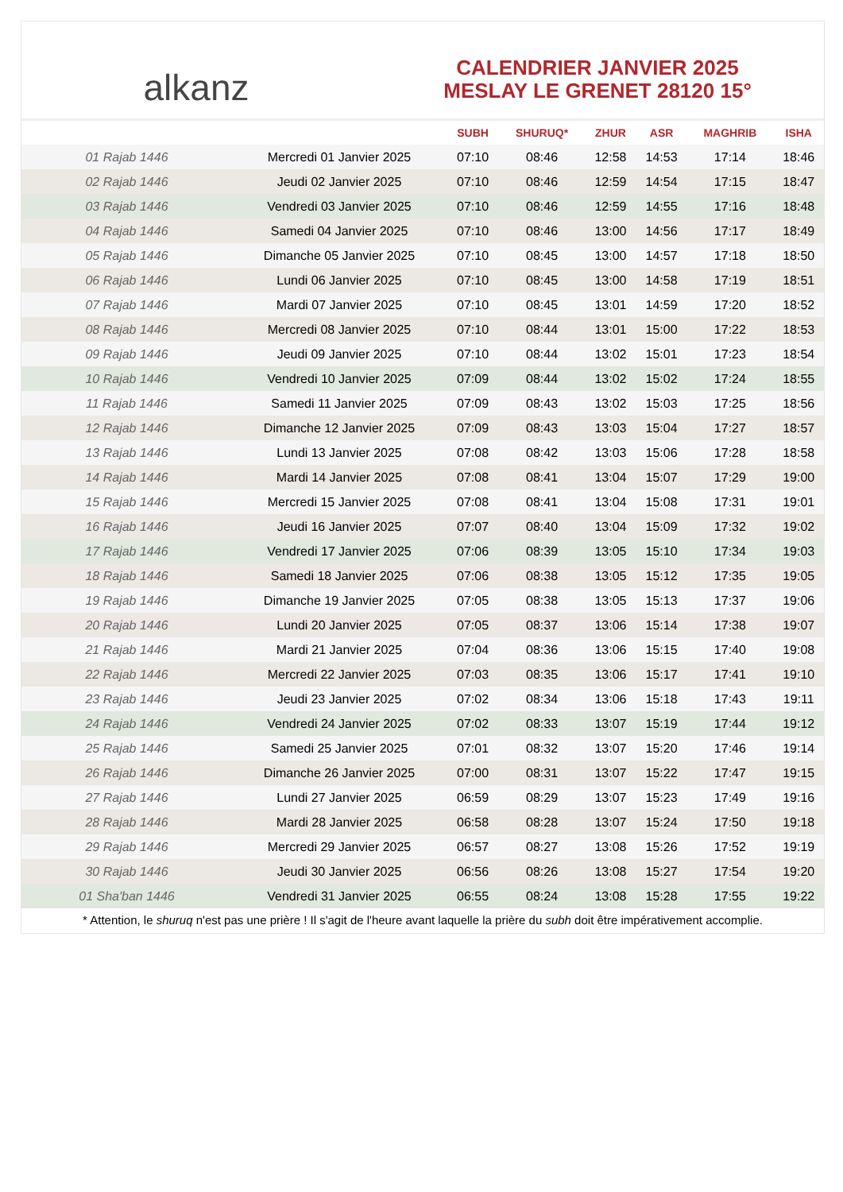alkanz
CALENDRIER JANVIER 2025
MESLAY LE GRENET 28120 15°
| | | SUBH | SHURUQ* | ZHUR | ASR | MAGHRIB | ISHA |
| --- | --- | --- | --- | --- | --- | --- | --- |
| 01 Rajab 1446 | Mercredi 01 Janvier 2025 | 07:10 | 08:46 | 12:58 | 14:53 | 17:14 | 18:46 |
| 02 Rajab 1446 | Jeudi 02 Janvier 2025 | 07:10 | 08:46 | 12:59 | 14:54 | 17:15 | 18:47 |
| 03 Rajab 1446 | Vendredi 03 Janvier 2025 | 07:10 | 08:46 | 12:59 | 14:55 | 17:16 | 18:48 |
| 04 Rajab 1446 | Samedi 04 Janvier 2025 | 07:10 | 08:46 | 13:00 | 14:56 | 17:17 | 18:49 |
| 05 Rajab 1446 | Dimanche 05 Janvier 2025 | 07:10 | 08:45 | 13:00 | 14:57 | 17:18 | 18:50 |
| 06 Rajab 1446 | Lundi 06 Janvier 2025 | 07:10 | 08:45 | 13:00 | 14:58 | 17:19 | 18:51 |
| 07 Rajab 1446 | Mardi 07 Janvier 2025 | 07:10 | 08:45 | 13:01 | 14:59 | 17:20 | 18:52 |
| 08 Rajab 1446 | Mercredi 08 Janvier 2025 | 07:10 | 08:44 | 13:01 | 15:00 | 17:22 | 18:53 |
| 09 Rajab 1446 | Jeudi 09 Janvier 2025 | 07:10 | 08:44 | 13:02 | 15:01 | 17:23 | 18:54 |
| 10 Rajab 1446 | Vendredi 10 Janvier 2025 | 07:09 | 08:44 | 13:02 | 15:02 | 17:24 | 18:55 |
| 11 Rajab 1446 | Samedi 11 Janvier 2025 | 07:09 | 08:43 | 13:02 | 15:03 | 17:25 | 18:56 |
| 12 Rajab 1446 | Dimanche 12 Janvier 2025 | 07:09 | 08:43 | 13:03 | 15:04 | 17:27 | 18:57 |
| 13 Rajab 1446 | Lundi 13 Janvier 2025 | 07:08 | 08:42 | 13:03 | 15:06 | 17:28 | 18:58 |
| 14 Rajab 1446 | Mardi 14 Janvier 2025 | 07:08 | 08:41 | 13:04 | 15:07 | 17:29 | 19:00 |
| 15 Rajab 1446 | Mercredi 15 Janvier 2025 | 07:08 | 08:41 | 13:04 | 15:08 | 17:31 | 19:01 |
| 16 Rajab 1446 | Jeudi 16 Janvier 2025 | 07:07 | 08:40 | 13:04 | 15:09 | 17:32 | 19:02 |
| 17 Rajab 1446 | Vendredi 17 Janvier 2025 | 07:06 | 08:39 | 13:05 | 15:10 | 17:34 | 19:03 |
| 18 Rajab 1446 | Samedi 18 Janvier 2025 | 07:06 | 08:38 | 13:05 | 15:12 | 17:35 | 19:05 |
| 19 Rajab 1446 | Dimanche 19 Janvier 2025 | 07:05 | 08:38 | 13:05 | 15:13 | 17:37 | 19:06 |
| 20 Rajab 1446 | Lundi 20 Janvier 2025 | 07:05 | 08:37 | 13:06 | 15:14 | 17:38 | 19:07 |
| 21 Rajab 1446 | Mardi 21 Janvier 2025 | 07:04 | 08:36 | 13:06 | 15:15 | 17:40 | 19:08 |
| 22 Rajab 1446 | Mercredi 22 Janvier 2025 | 07:03 | 08:35 | 13:06 | 15:17 | 17:41 | 19:10 |
| 23 Rajab 1446 | Jeudi 23 Janvier 2025 | 07:02 | 08:34 | 13:06 | 15:18 | 17:43 | 19:11 |
| 24 Rajab 1446 | Vendredi 24 Janvier 2025 | 07:02 | 08:33 | 13:07 | 15:19 | 17:44 | 19:12 |
| 25 Rajab 1446 | Samedi 25 Janvier 2025 | 07:01 | 08:32 | 13:07 | 15:20 | 17:46 | 19:14 |
| 26 Rajab 1446 | Dimanche 26 Janvier 2025 | 07:00 | 08:31 | 13:07 | 15:22 | 17:47 | 19:15 |
| 27 Rajab 1446 | Lundi 27 Janvier 2025 | 06:59 | 08:29 | 13:07 | 15:23 | 17:49 | 19:16 |
| 28 Rajab 1446 | Mardi 28 Janvier 2025 | 06:58 | 08:28 | 13:07 | 15:24 | 17:50 | 19:18 |
| 29 Rajab 1446 | Mercredi 29 Janvier 2025 | 06:57 | 08:27 | 13:08 | 15:26 | 17:52 | 19:19 |
| 30 Rajab 1446 | Jeudi 30 Janvier 2025 | 06:56 | 08:26 | 13:08 | 15:27 | 17:54 | 19:20 |
| 01 Sha'ban 1446 | Vendredi 31 Janvier 2025 | 06:55 | 08:24 | 13:08 | 15:28 | 17:55 | 19:22 |
* Attention, le shuruq n'est pas une prière ! Il s'agit de l'heure avant laquelle la prière du subh doit être impérativement accomplie.